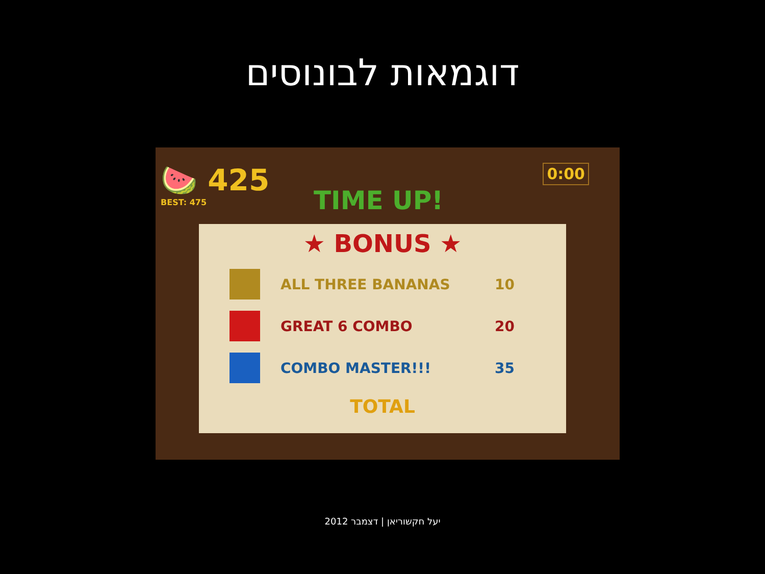דוגמאות לבונוסים
🍉 425
BEST: 475
0:00
TIME UP!
★ BONUS ★
ALL THREE BANANAS 10
GREAT 6 COMBO 20
COMBO MASTER!!! 35
TOTAL
יעל חקשוריאן | דצמבר 2012